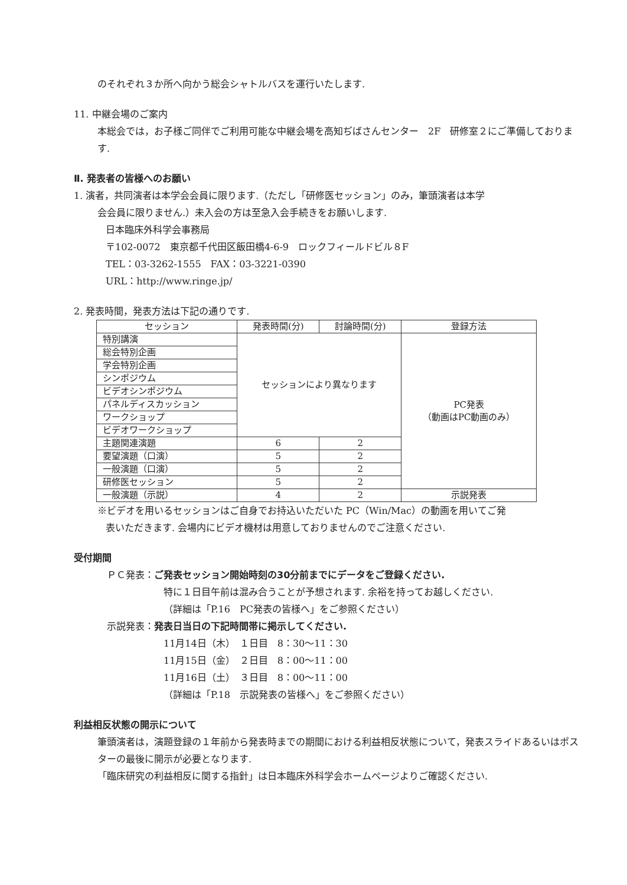のそれぞれ３か所へ向かう総会シャトルバスを運行いたします.
11. 中継会場のご案内
本総会では，お子様ご同伴でご利用可能な中継会場を高知ぢばさんセンター　2F　研修室２にご準備しております.
Ⅱ. 発表者の皆様へのお願い
1. 演者，共同演者は本学会会員に限ります.（ただし「研修医セッション」のみ，筆頭演者は本学
会会員に限りません.）未入会の方は至急入会手続きをお願いします.
日本臨床外科学会事務局
〒102-0072　東京都千代田区飯田橋4-6-9　ロックフィールドビル８F
TEL：03-3262-1555　FAX：03-3221-0390
URL：http://www.ringe.jp/
2. 発表時間，発表方法は下記の通りです.
| セッション | 発表時間(分) | 討論時間(分) | 登録方法 |
| --- | --- | --- | --- |
| 特別講演 | セッションにより異なります | | PC発表 （動画はPC動画のみ） |
| 総会特別企画 | | | |
| 学会特別企画 | | | |
| シンポジウム | | | |
| ビデオシンポジウム | | | |
| パネルディスカッション | | | |
| ワークショップ | | | |
| ビデオワークショップ | | | |
| 主題関連演題 | 6 | 2 | |
| 要望演題（口演） | 5 | 2 | |
| 一般演題（口演） | 5 | 2 | |
| 研修医セッション | 5 | 2 | |
| 一般演題（示説） | 4 | 2 | 示説発表 |
※ビデオを用いるセッションはご自身でお持込いただいた PC（Win/Mac）の動画を用いてご発
表いただきます. 会場内にビデオ機材は用意しておりませんのでご注意ください.
受付期間
ＰＣ発表：ご発表セッション開始時刻の30分前までにデータをご登録ください.
特に１日目午前は混み合うことが予想されます. 余裕を持ってお越しください.
（詳細は「P.16　PC発表の皆様へ」をご参照ください）
示説発表：発表日当日の下記時間帯に掲示してください.
11月14日（木）　１日目　8：30〜11：30
11月15日（金）　２日目　8：00〜11：00
11月16日（土）　３日目　8：00〜11：00
（詳細は「P.18　示説発表の皆様へ」をご参照ください）
利益相反状態の開示について
筆頭演者は，演題登録の１年前から発表時までの期間における利益相反状態について，発表スライドあるいはポスターの最後に開示が必要となります.
「臨床研究の利益相反に関する指針」は日本臨床外科学会ホームページよりご確認ください.